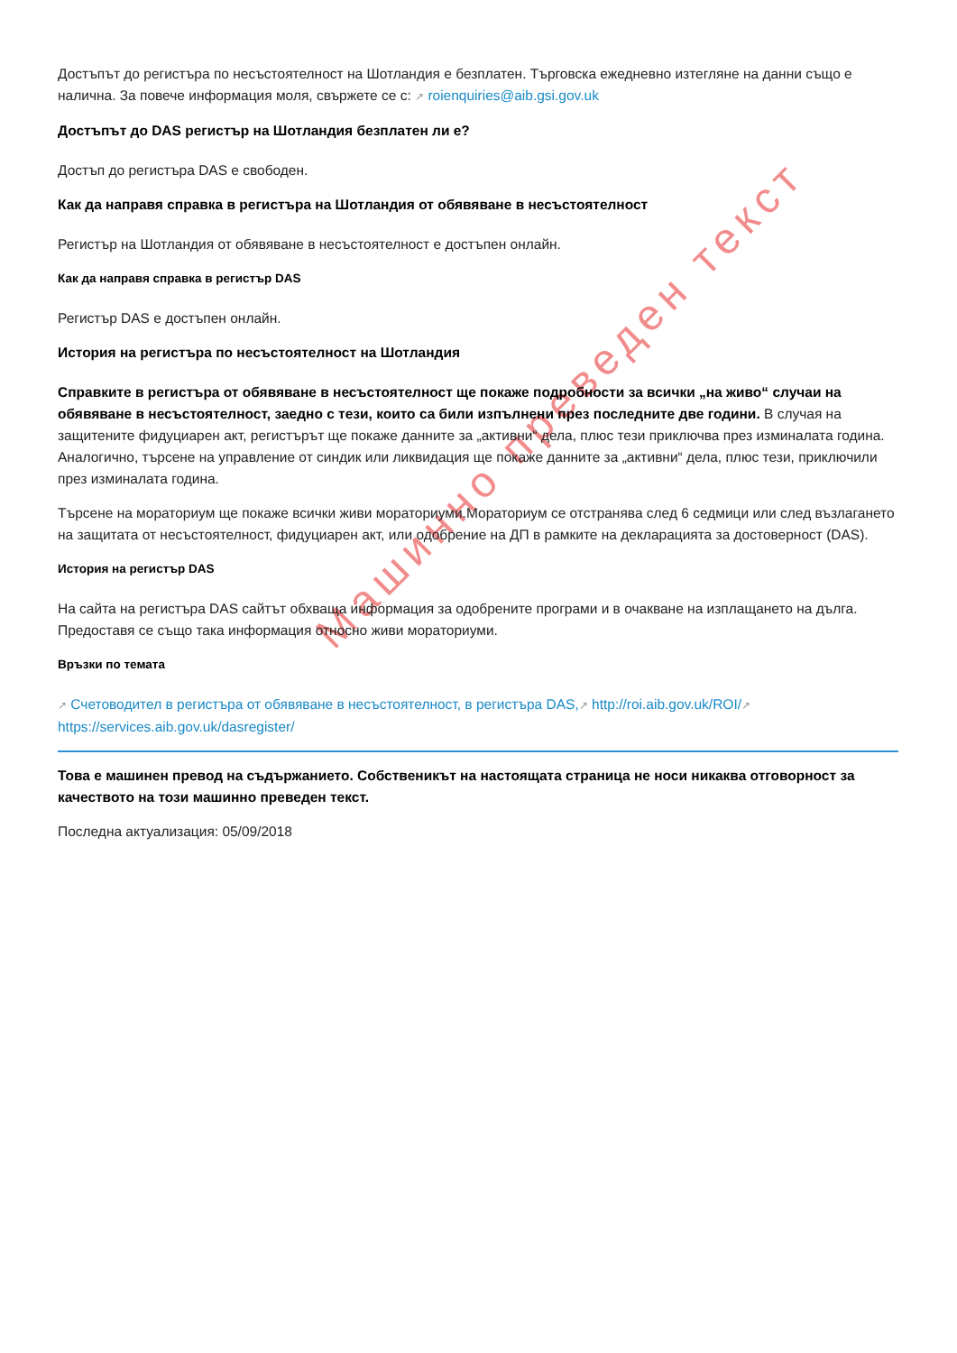Машинно преведен текст
Достъпът до регистъра по несъстоятелност на Шотландия е безплатен. Търговска ежедневно изтегляне на данни също е налична. За повече информация моля, свържете се с: ↗ roienquiries@aib.gsi.gov.uk
Достъпът до DAS регистър на Шотландия безплатен ли е?
Достъп до регистъра DAS е свободен.
Как да направя справка в регистъра на Шотландия от обявяване в несъстоятелност
Регистър на Шотландия от обявяване в несъстоятелност е достъпен онлайн.
Как да направя справка в регистър DAS
Регистър DAS е достъпен онлайн.
История на регистъра по несъстоятелност на Шотландия
Справките в регистъра от обявяване в несъстоятелност ще покаже подробности за всички „на живо“ случаи на обявяване в несъстоятелност, заедно с тези, които са били изпълнени през последните две години. В случая на защитените фидуциарен акт, регистърът ще покаже данните за „активни“ дела, плюс тези приключва през изминалата година. Аналогично, търсене на управление от синдик или ликвидация ще покаже данните за „активни“ дела, плюс тези, приключили през изминалата година.
Търсене на мораториум ще покаже всички живи мораториуми.Мораториум се отстранява след 6 седмици или след възлагането на защитата от несъстоятелност, фидуциарен акт, или одобрение на ДП в рамките на декларацията за достоверност (DAS).
История на регистър DAS
На сайта на регистъра DAS сайтът обхваща информация за одобрените програми и в очакване на изплащането на дълга. Предоставя се също така информация относно живи мораториуми.
Връзки по темата
↗ Счетоводител в регистъра от обявяване в несъстоятелност, в регистъра DAS,↗ http://roi.aib.gov.uk/ROI/↗ https://services.aib.gov.uk/dasregister/
Това е машинен превод на съдържанието. Собственикът на настоящата страница не носи никаква отговорност за качеството на този машинно преведен текст.
Последна актуализация: 05/09/2018